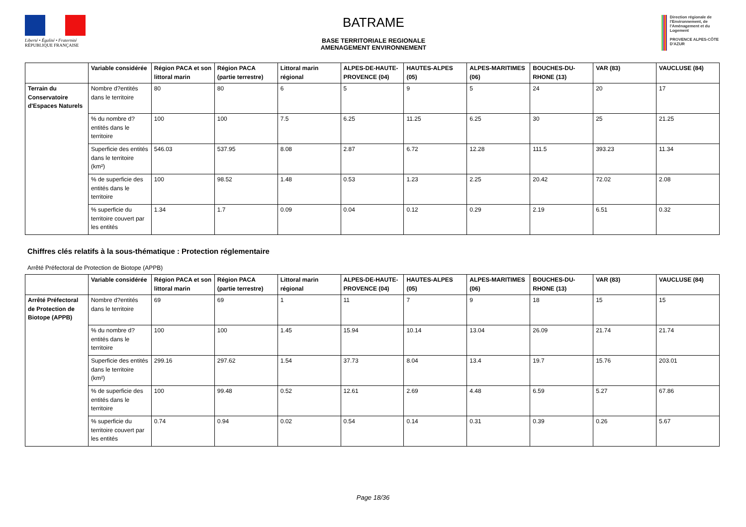Liberté • Égalité • Fraternité
RÉPUBLIQUE FRANÇAISE
BATRAME
BASE TERRITORIALE REGIONALE
AMENAGEMENT ENVIRONNEMENT
Direction régionale de l'Environnement, de l'Aménagement et du Logement
PROVENCE ALPES-CÔTE D'AZUR
| | Variable considérée | Région PACA et son littoral marin | Région PACA (partie terrestre) | Littoral marin régional | ALPES-DE-HAUTE-PROVENCE (04) | HAUTES-ALPES (05) | ALPES-MARITIMES (06) | BOUCHES-DU-RHONE (13) | VAR (83) | VAUCLUSE (84) |
| --- | --- | --- | --- | --- | --- | --- | --- | --- | --- | --- |
| Terrain du Conservatoire d'Espaces Naturels | Nombre d?entités dans le territoire | 80 | 80 | 6 | 5 | 9 | 5 | 24 | 20 | 17 |
| | % du nombre d?entités dans le territoire | 100 | 100 | 7.5 | 6.25 | 11.25 | 6.25 | 30 | 25 | 21.25 |
| | Superficie des entités dans le territoire (km²) | 546.03 | 537.95 | 8.08 | 2.87 | 6.72 | 12.28 | 111.5 | 393.23 | 11.34 |
| | % de superficie des entités dans le territoire | 100 | 98.52 | 1.48 | 0.53 | 1.23 | 2.25 | 20.42 | 72.02 | 2.08 |
| | % superficie du territoire couvert par les entités | 1.34 | 1.7 | 0.09 | 0.04 | 0.12 | 0.29 | 2.19 | 6.51 | 0.32 |
Chiffres clés relatifs à la sous-thématique : Protection réglementaire
Arrêté Préfectoral de Protection de Biotope (APPB)
| | Variable considérée | Région PACA et son littoral marin | Région PACA (partie terrestre) | Littoral marin régional | ALPES-DE-HAUTE-PROVENCE (04) | HAUTES-ALPES (05) | ALPES-MARITIMES (06) | BOUCHES-DU-RHONE (13) | VAR (83) | VAUCLUSE (84) |
| --- | --- | --- | --- | --- | --- | --- | --- | --- | --- | --- |
| Arrêté Préfectoral de Protection de Biotope (APPB) | Nombre d?entités dans le territoire | 69 | 69 | 1 | 11 | 7 | 9 | 18 | 15 | 15 |
| | % du nombre d?entités dans le territoire | 100 | 100 | 1.45 | 15.94 | 10.14 | 13.04 | 26.09 | 21.74 | 21.74 |
| | Superficie des entités dans le territoire (km²) | 299.16 | 297.62 | 1.54 | 37.73 | 8.04 | 13.4 | 19.7 | 15.76 | 203.01 |
| | % de superficie des entités dans le territoire | 100 | 99.48 | 0.52 | 12.61 | 2.69 | 4.48 | 6.59 | 5.27 | 67.86 |
| | % superficie du territoire couvert par les entités | 0.74 | 0.94 | 0.02 | 0.54 | 0.14 | 0.31 | 0.39 | 0.26 | 5.67 |
Page 18/36